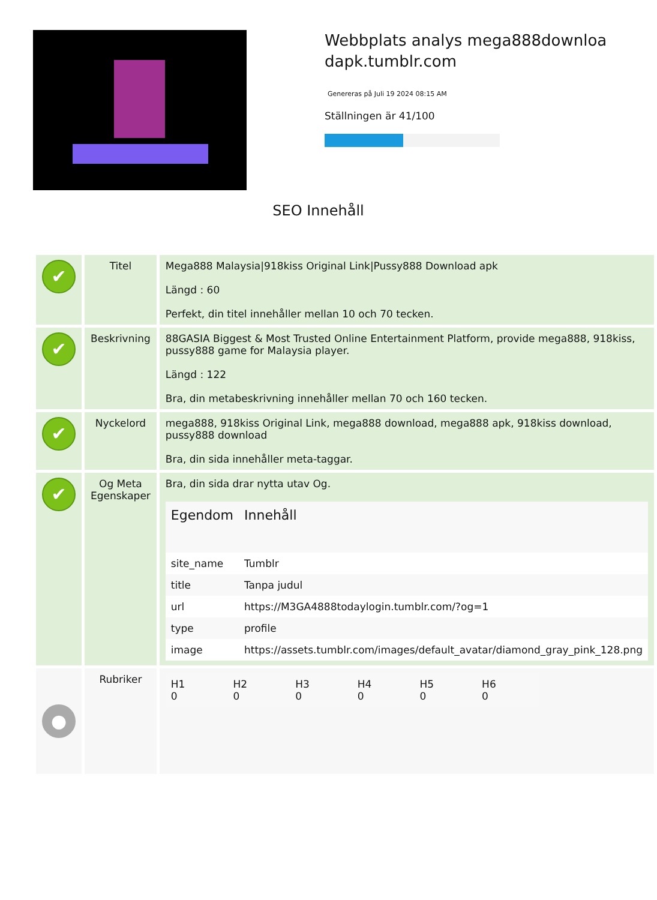Webbplats analys mega888downloadapk.tumblr.com
Genereras på Juli 19 2024 08:15 AM
Ställningen är 41/100
SEO Innehåll
| ✔ | Titel | Mega888 Malaysia/918kiss Original Link/Pussy888 Download apk Längd : 60 Perfekt, din titel innehåller mellan 10 och 70 tecken. |
| ✔ | Beskrivning | 88GASIA Biggest & Most Trusted Online Entertainment Platform, provide mega888, 918kiss, pussy888 game for Malaysia player. Längd : 122 Bra, din metabeskrivning innehåller mellan 70 och 160 tecken. |
| ✔ | Nyckelord | mega888, 918kiss Original Link, mega888 download, mega888 apk, 918kiss download, pussy888 download Bra, din sida innehåller meta-taggar. |
| ✔ | Og Meta Egenskaper | Bra, din sida drar nytta utav Og. / Egendom / Innehåll / / --- / --- / / site_name / Tumblr / / title / Tanpa judul / / url / https://M3GA4888todaylogin.tumblr.com/?og=1 / / type / profile / / image / https://assets.tumblr.com/images/default_avatar/diamond_gray_pink_128.png / |
| ● | Rubriker | / H1 0 / H2 0 / H3 0 / H4 0 / H5 0 / H6 0 / |